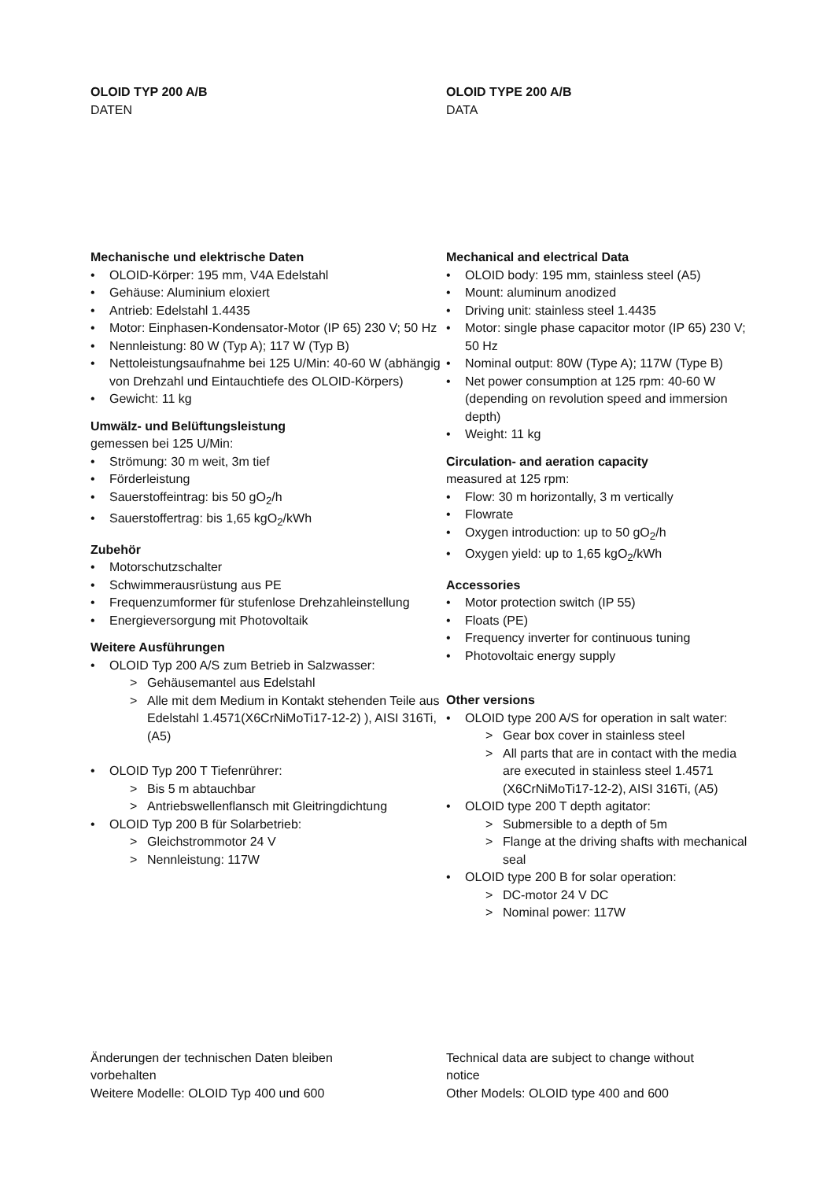OLOID TYP 200 A/B
DATEN
Mechanische und elektrische Daten
• OLOID-Körper: 195 mm, V4A Edelstahl
• Gehäuse: Aluminium eloxiert
• Antrieb: Edelstahl 1.4435
• Motor: Einphasen-Kondensator-Motor (IP 65) 230 V; 50 Hz
• Nennleistung: 80 W (Typ A); 117 W (Typ B)
• Nettoleistungsaufnahme bei 125 U/Min: 40-60 W (abhängig von Drehzahl und Eintauchtiefe des OLOID-Körpers)
• Gewicht: 11 kg
Umwälz- und Belüftungsleistung
gemessen bei 125 U/Min:
• Strömung: 30 m weit, 3m tief
• Förderleistung
• Sauerstoffeintrag: bis 50 gO<sub>2</sub>/h
• Sauerstoffertrag: bis 1,65 kgO<sub>2</sub>/kWh
Zubehör
• Motorschutzschalter
• Schwimmerausrüstung aus PE
• Frequenzumformer für stufenlose Drehzahleinstellung
• Energieversorgung mit Photovoltaik
Weitere Ausführungen
• OLOID Typ 200 A/S zum Betrieb in Salzwasser:
> Gehäusemantel aus Edelstahl
> Alle mit dem Medium in Kontakt stehenden Teile aus Edelstahl 1.4571(X6CrNiMoTi17-12-2) ), AISI 316Ti, (A5)
• OLOID Typ 200 T Tiefenrührer:
> Bis 5 m abtauchbar
> Antriebswellenflansch mit Gleitringdichtung
• OLOID Typ 200 B für Solarbetrieb:
> Gleichstrommotor 24 V
> Nennleistung: 117W
OLOID TYPE 200 A/B
DATA
Mechanical and electrical Data
• OLOID body: 195 mm, stainless steel (A5)
• Mount: aluminum anodized
• Driving unit: stainless steel 1.4435
• Motor: single phase capacitor motor (IP 65) 230 V; 50 Hz
• Nominal output: 80W (Type A); 117W (Type B)
• Net power consumption at 125 rpm: 40-60 W (depending on revolution speed and immersion depth)
• Weight: 11 kg
Circulation- and aeration capacity
measured at 125 rpm:
• Flow: 30 m horizontally, 3 m vertically
• Flowrate
• Oxygen introduction: up to 50 gO<sub>2</sub>/h
• Oxygen yield: up to 1,65 kgO<sub>2</sub>/kWh
Accessories
• Motor protection switch (IP 55)
• Floats (PE)
• Frequency inverter for continuous tuning
• Photovoltaic energy supply
Other versions
• OLOID type 200 A/S for operation in salt water:
> Gear box cover in stainless steel
> All parts that are in contact with the media are executed in stainless steel 1.4571 (X6CrNiMoTi17-12-2), AISI 316Ti, (A5)
• OLOID type 200 T depth agitator:
> Submersible to a depth of 5m
> Flange at the driving shafts with mechanical seal
• OLOID type 200 B for solar operation:
> DC-motor 24 V DC
> Nominal power: 117W
Änderungen der technischen Daten bleiben vorbehalten
Weitere Modelle: OLOID Typ 400 und 600
Technical data are subject to change without notice
Other Models: OLOID type 400 and 600